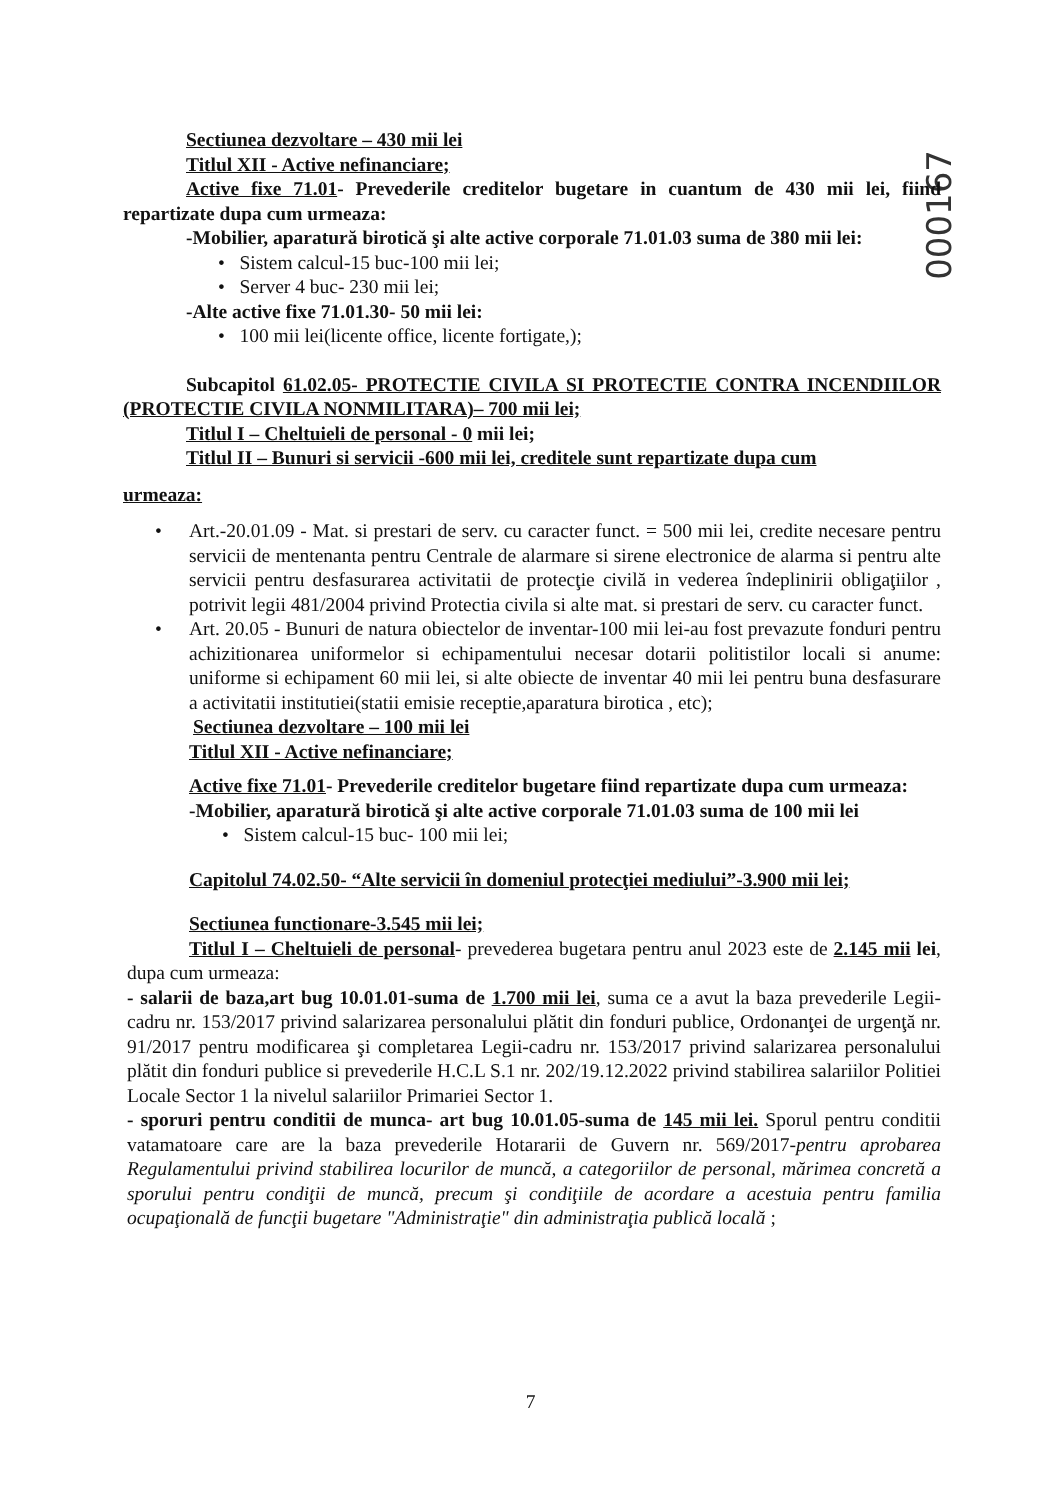000167
Sectiunea dezvoltare – 430 mii lei
Titlul XII - Active nefinanciare;
Active fixe 71.01- Prevederile creditelor bugetare in cuantum de 430 mii lei, fiind repartizate dupa cum urmeaza:
-Mobilier, aparatură birotică şi alte active corporale 71.01.03 suma de 380 mii lei:
• Sistem calcul-15 buc-100 mii lei;
• Server 4 buc- 230 mii lei;
-Alte active fixe 71.01.30- 50 mii lei:
• 100 mii lei(licente office, licente fortigate,);
Subcapitol 61.02.05- PROTECTIE CIVILA SI PROTECTIE CONTRA INCENDIILOR (PROTECTIE CIVILA NONMILITARA)– 700 mii lei;
Titlul I – Cheltuieli de personal - 0 mii lei;
Titlul II – Bunuri si servicii -600 mii lei, creditele sunt repartizate dupa cum
urmeaza:
• Art.-20.01.09 - Mat. si prestari de serv. cu caracter funct. = 500 mii lei, credite necesare pentru servicii de mentenanta pentru Centrale de alarmare si sirene electronice de alarma si pentru alte servicii pentru desfasurarea activitatii de protecţie civilă in vederea îndeplinirii obligaţiilor , potrivit legii 481/2004 privind Protectia civila si alte mat. si prestari de serv. cu caracter funct.
• Art. 20.05 - Bunuri de natura obiectelor de inventar-100 mii lei-au fost prevazute fonduri pentru achizitionarea uniformelor si echipamentului necesar dotarii politistilor locali si anume: uniforme si echipament 60 mii lei, si alte obiecte de inventar 40 mii lei pentru buna desfasurare a activitatii institutiei(statii emisie receptie,aparatura birotica , etc);
Sectiunea dezvoltare – 100 mii lei
Titlul XII - Active nefinanciare;
Active fixe 71.01- Prevederile creditelor bugetare fiind repartizate dupa cum urmeaza:
-Mobilier, aparatură birotică şi alte active corporale 71.01.03 suma de 100 mii lei
• Sistem calcul-15 buc- 100 mii lei;
Capitolul 74.02.50- “Alte servicii în domeniul protecţiei mediului”-3.900 mii lei;
Sectiunea functionare-3.545 mii lei;
Titlul I – Cheltuieli de personal- prevederea bugetara pentru anul 2023 este de 2.145 mii lei, dupa cum urmeaza:
- salarii de baza,art bug 10.01.01-suma de 1.700 mii lei, suma ce a avut la baza prevederile Legii-cadru nr. 153/2017 privind salarizarea personalului plătit din fonduri publice, Ordonanţei de urgenţă nr. 91/2017 pentru modificarea şi completarea Legii-cadru nr. 153/2017 privind salarizarea personalului plătit din fonduri publice si prevederile H.C.L S.1 nr. 202/19.12.2022 privind stabilirea salariilor Politiei Locale Sector 1 la nivelul salariilor Primariei Sector 1.
- sporuri pentru conditii de munca- art bug 10.01.05-suma de 145 mii lei. Sporul pentru conditii vatamatoare care are la baza prevederile Hotararii de Guvern nr. 569/2017-pentru aprobarea Regulamentului privind stabilirea locurilor de muncă, a categoriilor de personal, mărimea concretă a sporului pentru condiţii de muncă, precum şi condiţiile de acordare a acestuia pentru familia ocupaţională de funcţii bugetare "Administraţie" din administraţia publică locală ;
7